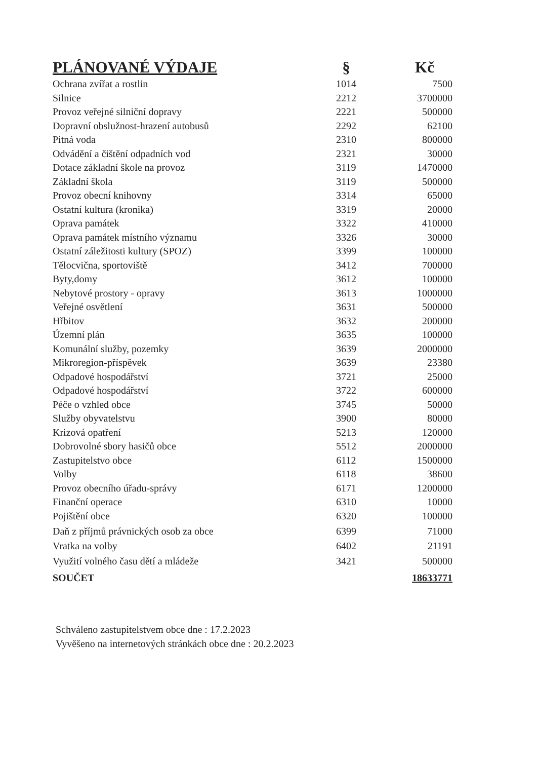| PLÁNOVANÉ VÝDAJE | § | Kč |
| --- | --- | --- |
| Ochrana zvířat a rostlin | 1014 | 7500 |
| Silnice | 2212 | 3700000 |
| Provoz veřejné silniční dopravy | 2221 | 500000 |
| Dopravní obslužnost-hrazení autobusů | 2292 | 62100 |
| Pitná voda | 2310 | 800000 |
| Odvádění a čištění odpadních vod | 2321 | 30000 |
| Dotace základní škole na provoz | 3119 | 1470000 |
| Základní škola | 3119 | 500000 |
| Provoz obecní knihovny | 3314 | 65000 |
| Ostatní kultura (kronika) | 3319 | 20000 |
| Oprava památek | 3322 | 410000 |
| Oprava památek místního významu | 3326 | 30000 |
| Ostatní záležitosti kultury (SPOZ) | 3399 | 100000 |
| Tělocvična, sportoviště | 3412 | 700000 |
| Byty,domy | 3612 | 100000 |
| Nebytové prostory - opravy | 3613 | 1000000 |
| Veřejné osvětlení | 3631 | 500000 |
| Hřbitov | 3632 | 200000 |
| Územní plán | 3635 | 100000 |
| Komunální služby, pozemky | 3639 | 2000000 |
| Mikroregion-příspěvek | 3639 | 23380 |
| Odpadové hospodářství | 3721 | 25000 |
| Odpadové hospodářství | 3722 | 600000 |
| Péče o vzhled obce | 3745 | 50000 |
| Služby obyvatelstvu | 3900 | 80000 |
| Krizová opatření | 5213 | 120000 |
| Dobrovolné sbory hasičů obce | 5512 | 2000000 |
| Zastupitelstvo obce | 6112 | 1500000 |
| Volby | 6118 | 38600 |
| Provoz obecního úřadu-správy | 6171 | 1200000 |
| Finanční operace | 6310 | 10000 |
| Pojištění obce | 6320 | 100000 |
| Daň z příjmů právnických osob za obce | 6399 | 71000 |
| Vratka na volby | 6402 | 21191 |
| Využití volného času dětí a mládeže | 3421 | 500000 |
| SOUČET | | 18633771 |
Schváleno zastupitelstvem obce dne : 17.2.2023
Vyvěšeno na internetových stránkách obce dne : 20.2.2023